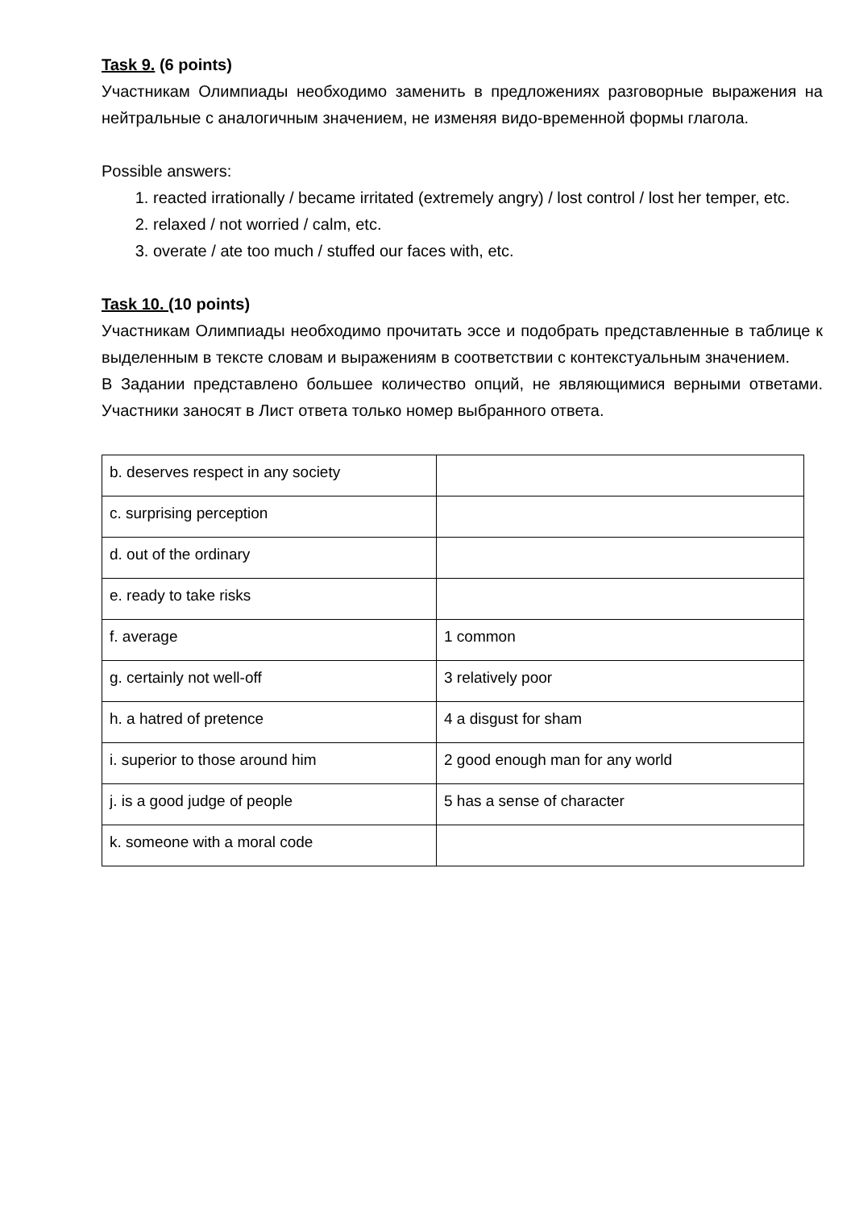Task 9. (6 points)
Участникам Олимпиады необходимо заменить в предложениях разговорные выражения на нейтральные с аналогичным значением, не изменяя видо-временной формы глагола.
Possible answers:
1. reacted irrationally / became irritated (extremely angry) / lost control / lost her temper, etc.
2. relaxed / not worried / calm, etc.
3. overate / ate too much / stuffed our faces with, etc.
Task 10. (10 points)
Участникам Олимпиады необходимо прочитать эссе и подобрать представленные в таблице к выделенным в тексте словам и выражениям в соответствии с контекстуальным значением.
В Задании представлено большее количество опций, не являющимися верными ответами. Участники заносят в Лист ответа только номер выбранного ответа.
| b. deserves respect in any society | |
| c. surprising perception | |
| d. out of the ordinary | |
| e. ready to take risks | |
| f. average | 1 common |
| g. certainly not well-off | 3 relatively poor |
| h. a hatred of pretence | 4 a disgust for sham |
| i. superior to those around him | 2 good enough man for any world |
| j. is a good judge of people | 5 has a sense of character |
| k. someone with a moral code | |